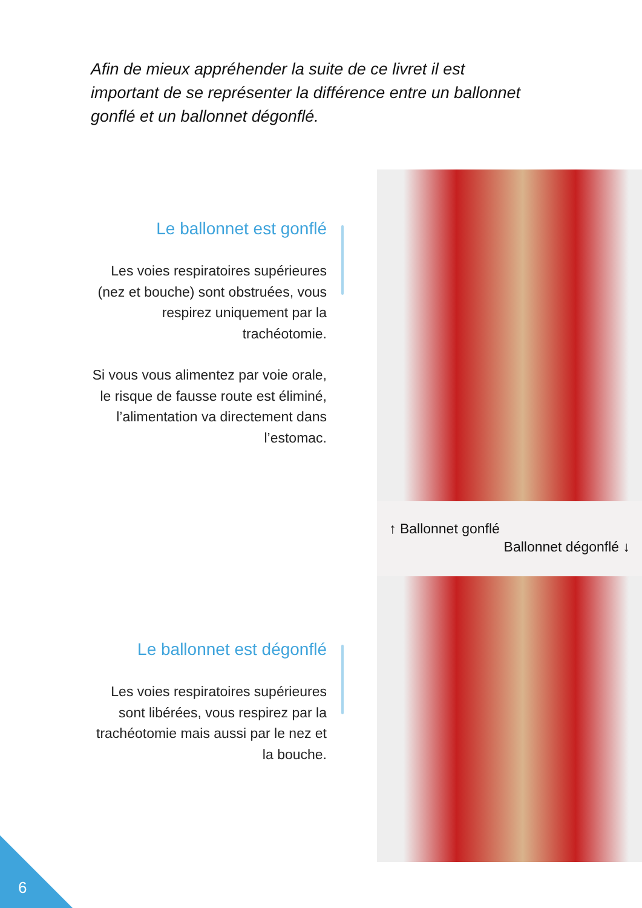Afin de mieux appréhender la suite de ce livret il est important de se représenter la différence entre un ballonnet gonflé et un ballonnet dégonflé.
Le ballonnet est gonflé
Les voies respiratoires supérieures (nez et bouche) sont obstruées, vous respirez uniquement par la trachéotomie.
Si vous vous alimentez par voie orale, le risque de fausse route est éliminé, l’alimentation va directement dans l’estomac.
↑ Ballonnet gonflé
Ballonnet dégonflé ↓
Le ballonnet est dégonflé
Les voies respiratoires supérieures sont libérées, vous respirez par la trachéotomie mais aussi par le nez et la bouche.
6